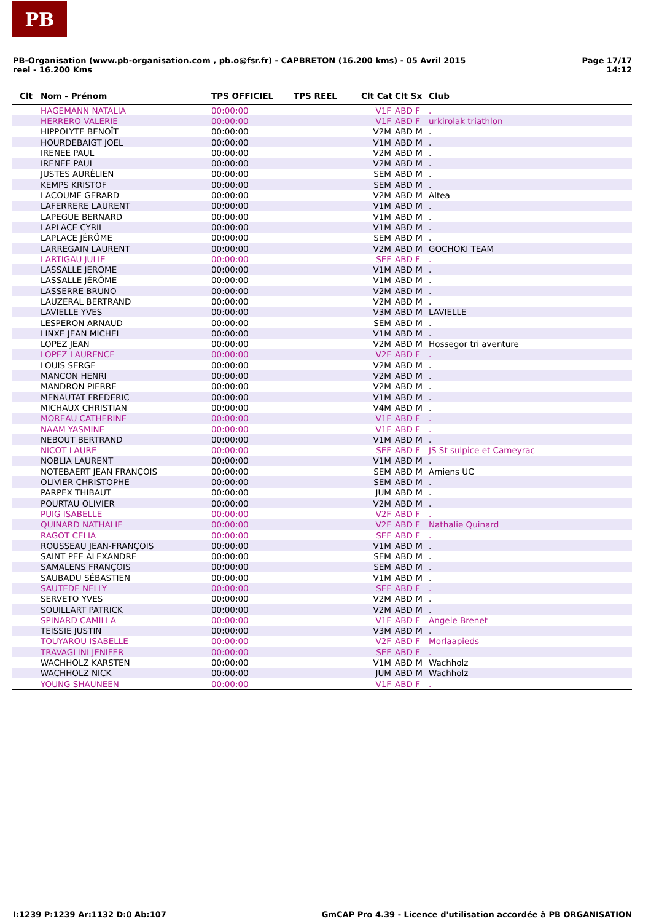PB
PB-Organisation (www.pb-organisation.com , pb.o@fsr.fr) - CAPBRETON (16.200 kms) - 05 Avril 2015
reel - 16.200 Kms
Page 17/17
14:12
| Clt | Nom - Prénom | TPS OFFICIEL | TPS REEL | Clt Cat | Clt Sx | Club |
| --- | --- | --- | --- | --- | --- | --- |
| | HAGEMANN NATALIA | 00:00:00 | | V1F | ABD F | . |
| | HERRERO VALERIE | 00:00:00 | | V1F | ABD F | urkirolak triathlon |
| | HIPPOLYTE BENOÎT | 00:00:00 | | V2M | ABD M | . |
| | HOURDEBAIGT JOEL | 00:00:00 | | V1M | ABD M | . |
| | IRENEE PAUL | 00:00:00 | | V2M | ABD M | . |
| | IRENEE PAUL | 00:00:00 | | V2M | ABD M | . |
| | JUSTES AURÉLIEN | 00:00:00 | | SEM | ABD M | . |
| | KEMPS KRISTOF | 00:00:00 | | SEM | ABD M | . |
| | LACOUME GERARD | 00:00:00 | | V2M | ABD M | Altea |
| | LAFERRERE LAURENT | 00:00:00 | | V1M | ABD M | . |
| | LAPEGUE BERNARD | 00:00:00 | | V1M | ABD M | . |
| | LAPLACE CYRIL | 00:00:00 | | V1M | ABD M | . |
| | LAPLACE JÉRÔME | 00:00:00 | | SEM | ABD M | . |
| | LARREGAIN LAURENT | 00:00:00 | | V2M | ABD M | GOCHOKI TEAM |
| | LARTIGAU JULIE | 00:00:00 | | SEF | ABD F | . |
| | LASSALLE JEROME | 00:00:00 | | V1M | ABD M | . |
| | LASSALLE JÉRÔME | 00:00:00 | | V1M | ABD M | . |
| | LASSERRE BRUNO | 00:00:00 | | V2M | ABD M | . |
| | LAUZERAL BERTRAND | 00:00:00 | | V2M | ABD M | . |
| | LAVIELLE YVES | 00:00:00 | | V3M | ABD M | LAVIELLE |
| | LESPERON ARNAUD | 00:00:00 | | SEM | ABD M | . |
| | LINXE JEAN MICHEL | 00:00:00 | | V1M | ABD M | . |
| | LOPEZ JEAN | 00:00:00 | | V2M | ABD M | Hossegor tri aventure |
| | LOPEZ LAURENCE | 00:00:00 | | V2F | ABD F | . |
| | LOUIS SERGE | 00:00:00 | | V2M | ABD M | . |
| | MANCON HENRI | 00:00:00 | | V2M | ABD M | . |
| | MANDRON PIERRE | 00:00:00 | | V2M | ABD M | . |
| | MENAUTAT FREDERIC | 00:00:00 | | V1M | ABD M | . |
| | MICHAUX CHRISTIAN | 00:00:00 | | V4M | ABD M | . |
| | MOREAU CATHERINE | 00:00:00 | | V1F | ABD F | . |
| | NAAM YASMINE | 00:00:00 | | V1F | ABD F | . |
| | NEBOUT BERTRAND | 00:00:00 | | V1M | ABD M | . |
| | NICOT LAURE | 00:00:00 | | SEF | ABD F | JS St sulpice et Cameyrac |
| | NOBLIA LAURENT | 00:00:00 | | V1M | ABD M | . |
| | NOTEBAERT JEAN FRANÇOIS | 00:00:00 | | SEM | ABD M | Amiens UC |
| | OLIVIER CHRISTOPHE | 00:00:00 | | SEM | ABD M | . |
| | PARPEX THIBAUT | 00:00:00 | | JUM | ABD M | . |
| | POURTAU OLIVIER | 00:00:00 | | V2M | ABD M | . |
| | PUIG ISABELLE | 00:00:00 | | V2F | ABD F | . |
| | QUINARD NATHALIE | 00:00:00 | | V2F | ABD F | Nathalie Quinard |
| | RAGOT CELIA | 00:00:00 | | SEF | ABD F | . |
| | ROUSSEAU JEAN-FRANÇOIS | 00:00:00 | | V1M | ABD M | . |
| | SAINT PEE ALEXANDRE | 00:00:00 | | SEM | ABD M | . |
| | SAMALENS FRANÇOIS | 00:00:00 | | SEM | ABD M | . |
| | SAUBADU SÉBASTIEN | 00:00:00 | | V1M | ABD M | . |
| | SAUTEDE NELLY | 00:00:00 | | SEF | ABD F | . |
| | SERVETO YVES | 00:00:00 | | V2M | ABD M | . |
| | SOUILLART PATRICK | 00:00:00 | | V2M | ABD M | . |
| | SPINARD CAMILLA | 00:00:00 | | V1F | ABD F | Angele Brenet |
| | TEISSIE JUSTIN | 00:00:00 | | V3M | ABD M | . |
| | TOUYAROU ISABELLE | 00:00:00 | | V2F | ABD F | Morlaapieds |
| | TRAVAGLINI JENIFER | 00:00:00 | | SEF | ABD F | . |
| | WACHHOLZ KARSTEN | 00:00:00 | | V1M | ABD M | Wachholz |
| | WACHHOLZ NICK | 00:00:00 | | JUM | ABD M | Wachholz |
| | YOUNG SHAUNEEN | 00:00:00 | | V1F | ABD F | . |
I:1239 P:1239 Ar:1132 D:0 Ab:107
GmCAP Pro 4.39 - Licence d'utilisation accordée à PB ORGANISATION